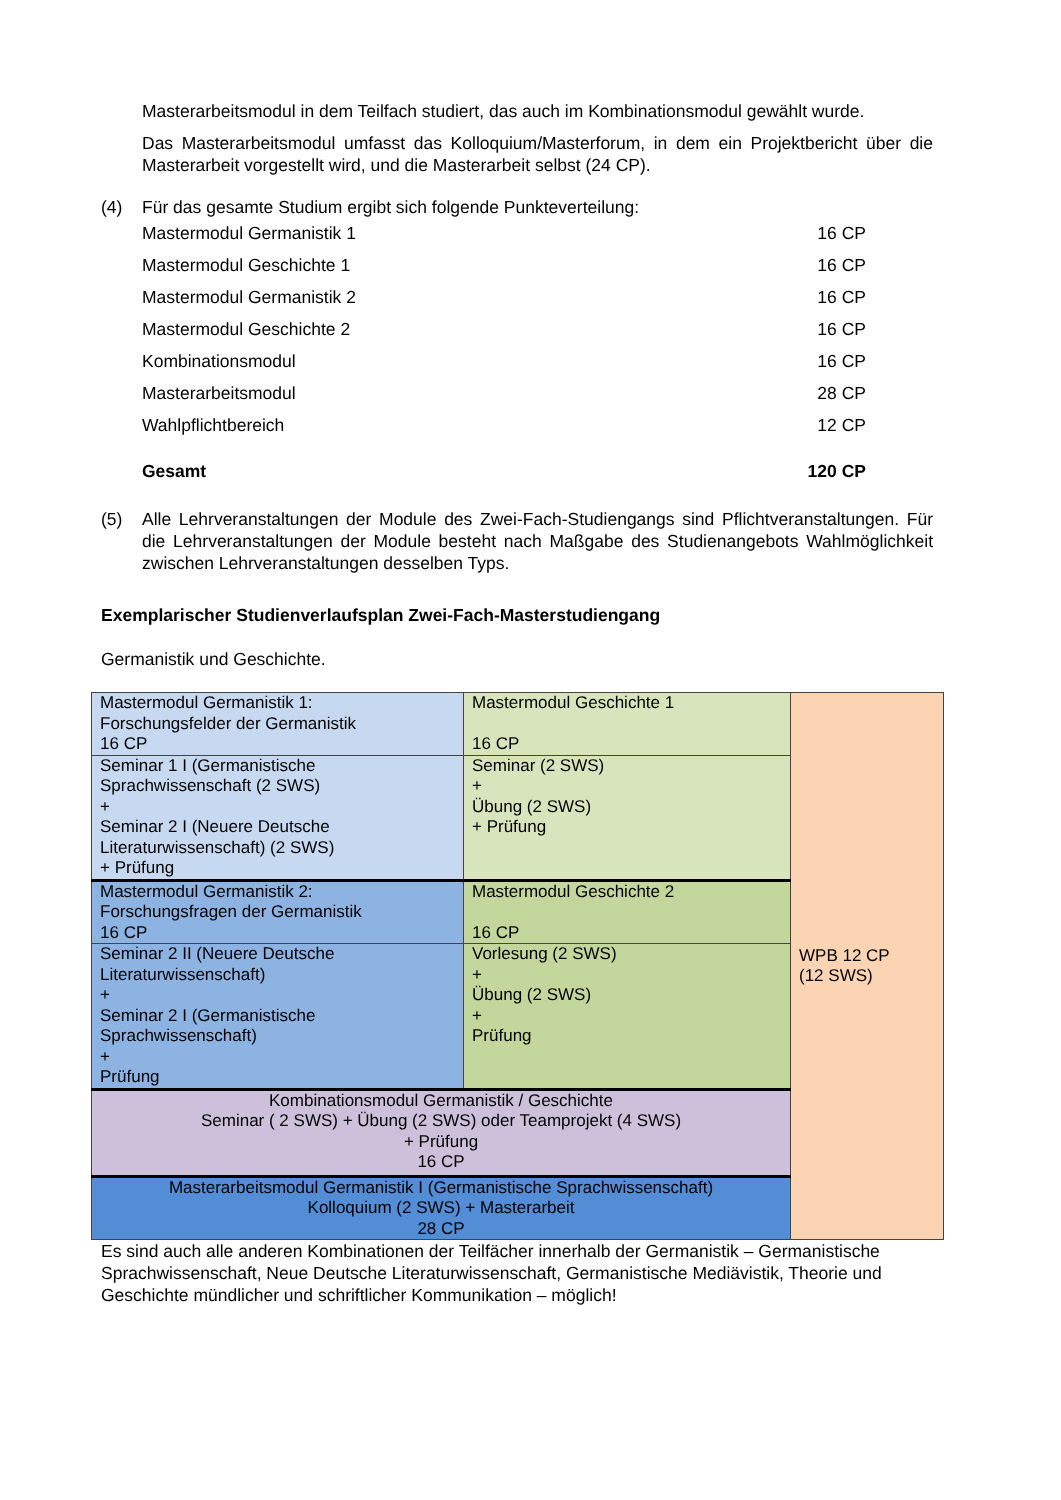Masterarbeitsmodul in dem Teilfach studiert, das auch im Kombinationsmodul gewählt wurde.
Das Masterarbeitsmodul umfasst das Kolloquium/Masterforum, in dem ein Projektbericht über die Masterarbeit vorgestellt wird, und die Masterarbeit selbst (24 CP).
(4) Für das gesamte Studium ergibt sich folgende Punkteverteilung:
| Mastermodul Germanistik 1 | 16 CP |
| Mastermodul Geschichte 1 | 16 CP |
| Mastermodul Germanistik 2 | 16 CP |
| Mastermodul Geschichte 2 | 16 CP |
| Kombinationsmodul | 16 CP |
| Masterarbeitsmodul | 28 CP |
| Wahlpflichtbereich | 12 CP |
| Gesamt | 120 CP |
(5) Alle Lehrveranstaltungen der Module des Zwei-Fach-Studiengangs sind Pflichtveranstaltungen. Für die Lehrveranstaltungen der Module besteht nach Maßgabe des Studienangebots Wahlmöglichkeit zwischen Lehrveranstaltungen desselben Typs.
Exemplarischer Studienverlaufsplan Zwei-Fach-Masterstudiengang
Germanistik und Geschichte.
| Mastermodul Germanistik 1: Forschungsfelder der Germanistik 16 CP | Mastermodul Geschichte 1 16 CP | WPB 12 CP (12 SWS) |
| Seminar 1 I (Germanistische Sprachwissenschaft (2 SWS) + Seminar 2 I (Neuere Deutsche Literaturwissenschaft) (2 SWS) + Prüfung | Seminar (2 SWS) + Übung (2 SWS) + Prüfung | |
| Mastermodul Germanistik 2: Forschungsfragen der Germanistik 16 CP | Mastermodul Geschichte 2 16 CP | |
| Seminar 2 II (Neuere Deutsche Literaturwissenschaft) + Seminar 2 I (Germanistische Sprachwissenschaft) + Prüfung | Vorlesung (2 SWS) + Übung (2 SWS) + Prüfung | |
| Kombinationsmodul Germanistik / Geschichte Seminar ( 2 SWS) + Übung (2 SWS) oder Teamprojekt (4 SWS) + Prüfung 16 CP | | |
| Masterarbeitsmodul Germanistik I (Germanistische Sprachwissenschaft) Kolloquium (2 SWS) + Masterarbeit 28 CP | | |
Es sind auch alle anderen Kombinationen der Teilfächer innerhalb der Germanistik – Germanistische Sprachwissenschaft, Neue Deutsche Literaturwissenschaft, Germanistische Mediävistik, Theorie und Geschichte mündlicher und schriftlicher Kommunikation – möglich!